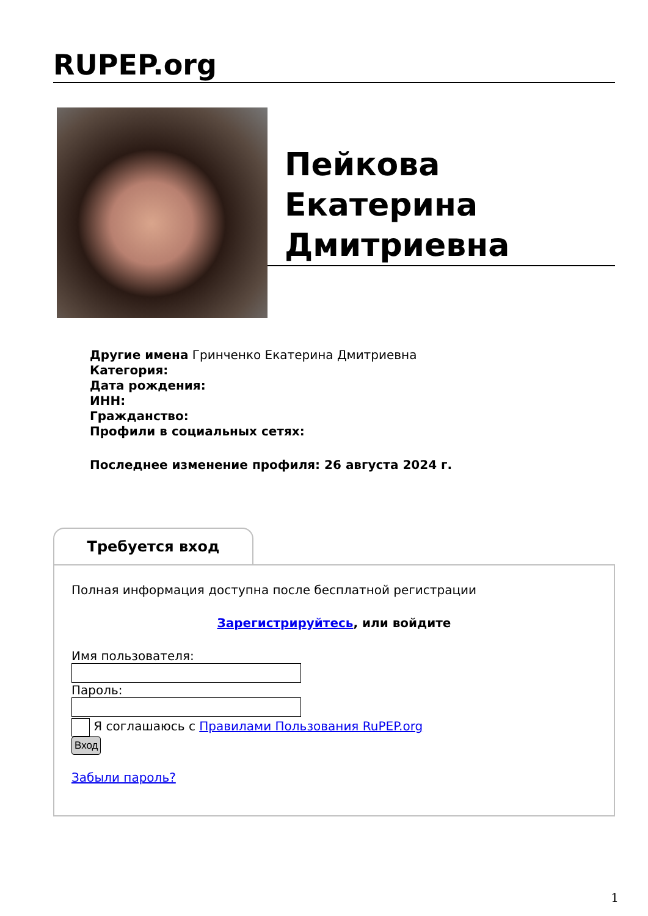RUPEP.org
Пейкова Екатерина Дмитриевна
Другие имена Гринченко Екатерина Дмитриевна
Категория:
Дата рождения:
ИНН:
Гражданство:
Профили в социальных сетях:
Последнее изменение профиля: 26 августа 2024 г.
Требуется вход
Полная информация доступна после бесплатной регистрации
Зарегистрируйтесь, или войдите
Имя пользователя: Пароль:
Я соглашаюсь с Правилами Пользования RuPEP.org
Вход
Забыли пароль?
1